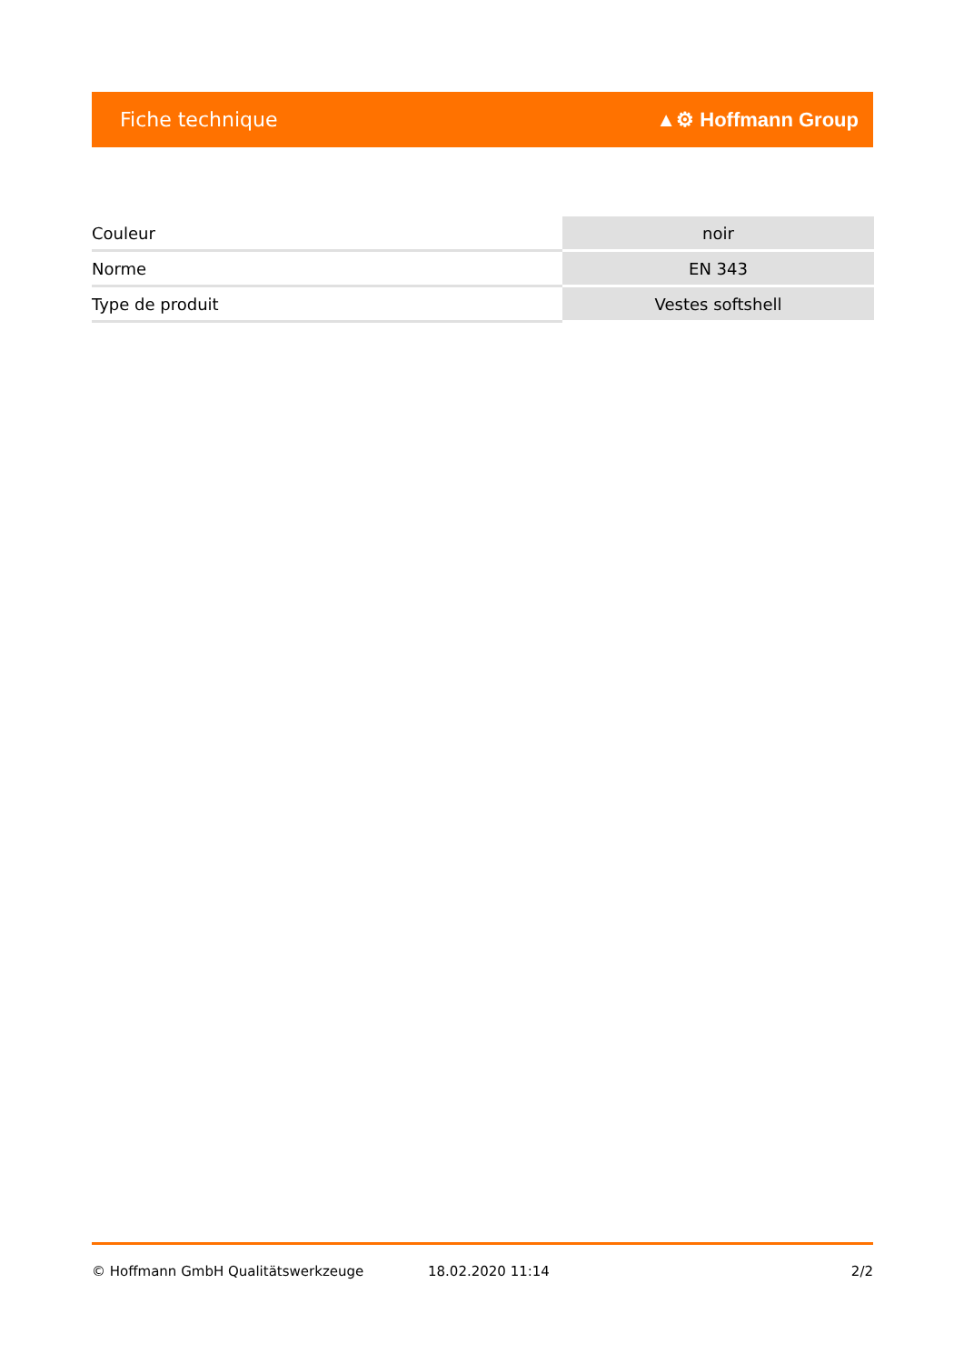Fiche technique ▲⚙ Hoffmann Group
| Couleur | noir |
| Norme | EN 343 |
| Type de produit | Vestes softshell |
© Hoffmann GmbH Qualitätswerkzeuge 18.02.2020 11:14 2/2